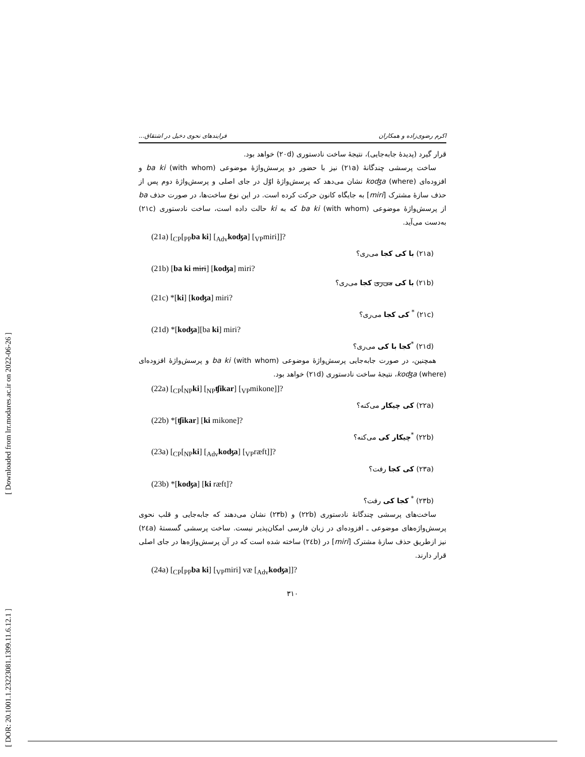[ Downloaded from lrr.modares.ac.ir on 2022-06-26 ]
[ DOR: 20.1001.1.23223081.1399.11.6.12.1 ]
اکرم رضوی‌زاده و همکاران فرایندهای نحوی دخیل در اشتقاق...
قرار گیرد (پدیدهٔ جابه‌جایی)، نتیجهٔ ساخت نادستوری (۲۰d) خواهد بود.
ساخت پرسشی چندگانهٔ (۲۱a) نیز با حضور دو پرسش‌واژهٔ موضوعی ba ki (with whom) و افزوده‌ای koʤa (where) نشان می‌دهد که پرسش‌واژهٔ اوّل در جای اصلی و پرسش‌واژهٔ دوم پس از حذف سازهٔ مشترک [miri] به جایگاه کانون حرکت کرده است. در این نوع ساخت‌ها، در صورت حذف ba از پرسش‌واژهٔ موضوعی ba ki (with whom) که به ki حالت داده است، ساخت نادستوری (۲۱c) به‌دست می‌آید.
(21a) [<sub>CP</sub>[<sub>PP</sub>ba ki] [<sub>Adv</sub>koʤa] [<sub>VP</sub>miri]]?
(۲۱a) با کی کجا می‌ری؟
(21b) [ba ki miri] [koʤa] miri?
(۲۱b) با کی می‌ری کجا می‌ری؟
(21c) *[ki] [koʤa] miri?
(۲۱c) <sup>*</sup> کی کجا می‌ری؟
(21d) *[koʤa][ba ki] miri?
(۲۱d) <sup>*</sup>کجا با کی می‌ری؟
همچنین، در صورت جابه‌جایی پرسش‌واژهٔ موضوعی ba ki (with whom) و پرسش‌واژهٔ افزوده‌ای koʤa (where)، نتیجهٔ ساخت نادستوری (۲۱d) خواهد بود.
(22a) [<sub>CP</sub>[<sub>NP</sub>ki] [<sub>NP</sub>ʧikar] [<sub>VP</sub>mikone]]?
(۲۲a) کی چیکار می‌کنه؟
(22b) *[ʧikar] [ki mikone]?
(۲۲b) <sup>*</sup>چیکار کی می‌کنه؟
(23a) [<sub>CP</sub>[<sub>NP</sub>ki] [<sub>Adv</sub>koʤa] [<sub>VP</sub>ræft]]?
(۲۳a) کی کجا رفت؟
(23b) *[koʤa] [ki ræft]?
(۲۳b) <sup>*</sup> کجا کی رفت؟
ساخت‌های پرسشی چندگانهٔ نادستوری (۲۲b) و (۲۳b) نشان می‌دهند که جابه‌جایی و قلب نحوی پرسش‌واژه‌های موضوعی ـ افزوده‌ای در زبان فارسی امکان‌پذیر نیست. ساخت پرسشی گسستهٔ (۲٤a) نیز ازطریق حذف سازهٔ مشترک [miri] در (۲٤b) ساخته شده است که در آن پرسش‌واژه‌ها در جای اصلی قرار دارند.
(24a) [<sub>CP</sub>[<sub>PP</sub>ba ki] [<sub>VP</sub>miri] væ [<sub>Adv</sub>koʤa]]?
۳۱۰